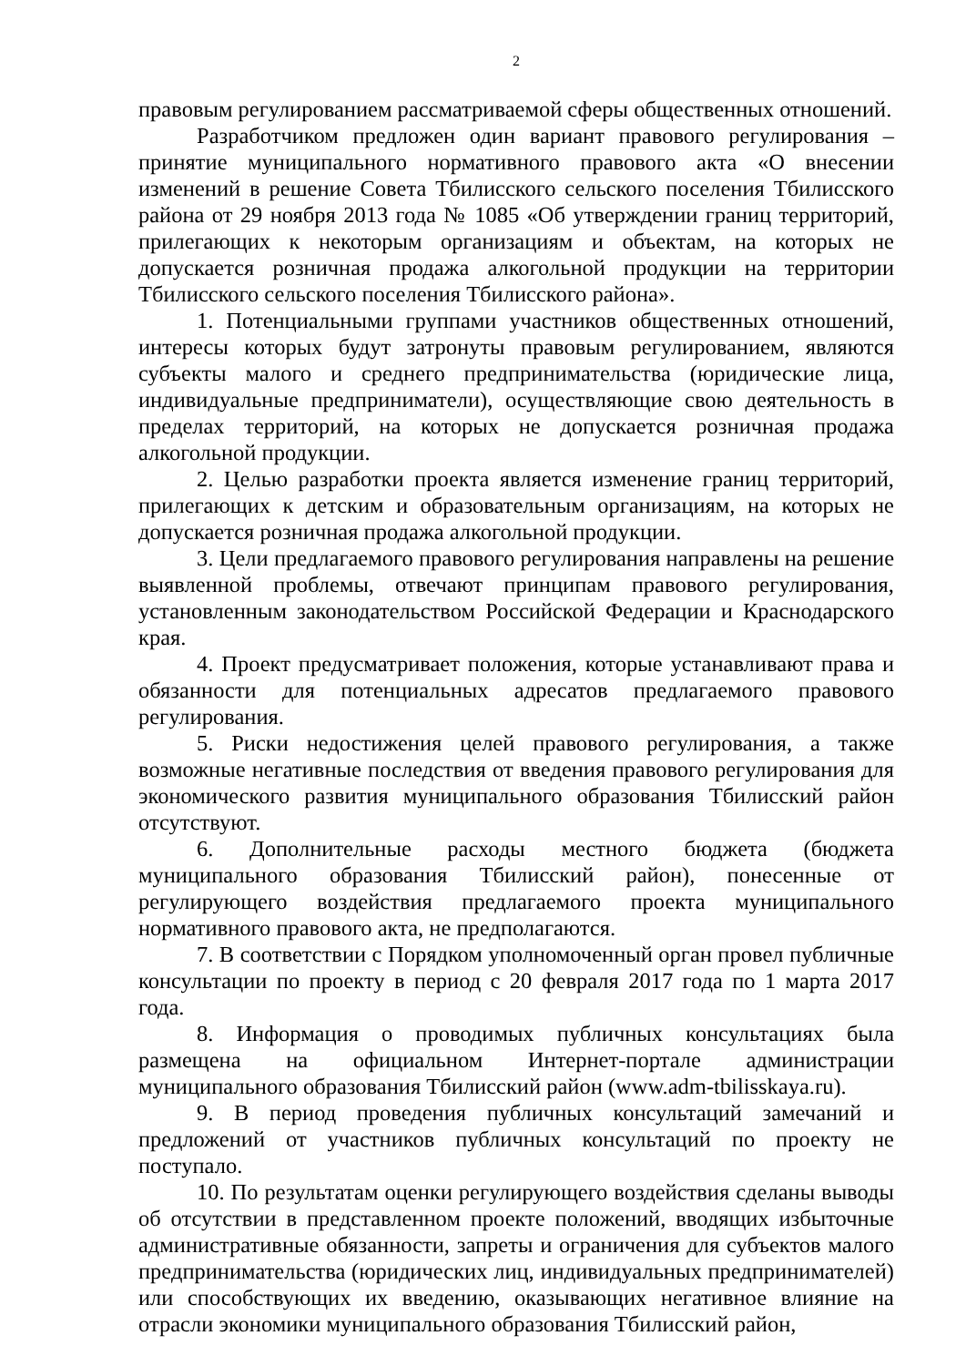2
правовым регулированием рассматриваемой сферы общественных отношений.
Разработчиком предложен один вариант правового регулирования – принятие муниципального нормативного правового акта «О внесении изменений в решение Совета Тбилисского сельского поселения Тбилисского района от 29 ноября 2013 года № 1085 «Об утверждении границ территорий, прилегающих к некоторым организациям и объектам, на которых не допускается розничная продажа алкогольной продукции на территории Тбилисского сельского поселения Тбилисского района».
1. Потенциальными группами участников общественных отношений, интересы которых будут затронуты правовым регулированием, являются субъекты малого и среднего предпринимательства (юридические лица, индивидуальные предприниматели), осуществляющие свою деятельность в пределах территорий, на которых не допускается розничная продажа алкогольной продукции.
2. Целью разработки проекта является изменение границ территорий, прилегающих к детским и образовательным организациям, на которых не допускается розничная продажа алкогольной продукции.
3. Цели предлагаемого правового регулирования направлены на решение выявленной проблемы, отвечают принципам правового регулирования, установленным законодательством Российской Федерации и Краснодарского края.
4. Проект предусматривает положения, которые устанавливают права и обязанности для потенциальных адресатов предлагаемого правового регулирования.
5. Риски недостижения целей правового регулирования, а также возможные негативные последствия от введения правового регулирования для экономического развития муниципального образования Тбилисский район отсутствуют.
6. Дополнительные расходы местного бюджета (бюджета муниципального образования Тбилисский район), понесенные от регулирующего воздействия предлагаемого проекта муниципального нормативного правового акта, не предполагаются.
7. В соответствии с Порядком уполномоченный орган провел публичные консультации по проекту в период с 20 февраля 2017 года по 1 марта 2017 года.
8. Информация о проводимых публичных консультациях была размещена на официальном Интернет-портале администрации муниципального образования Тбилисский район (www.adm-tbilisskaya.ru).
9. В период проведения публичных консультаций замечаний и предложений от участников публичных консультаций по проекту не поступало.
10. По результатам оценки регулирующего воздействия сделаны выводы об отсутствии в представленном проекте положений, вводящих избыточные административные обязанности, запреты и ограничения для субъектов малого предпринимательства (юридических лиц, индивидуальных предпринимателей) или способствующих их введению, оказывающих негативное влияние на отрасли экономики муниципального образования Тбилисский район,